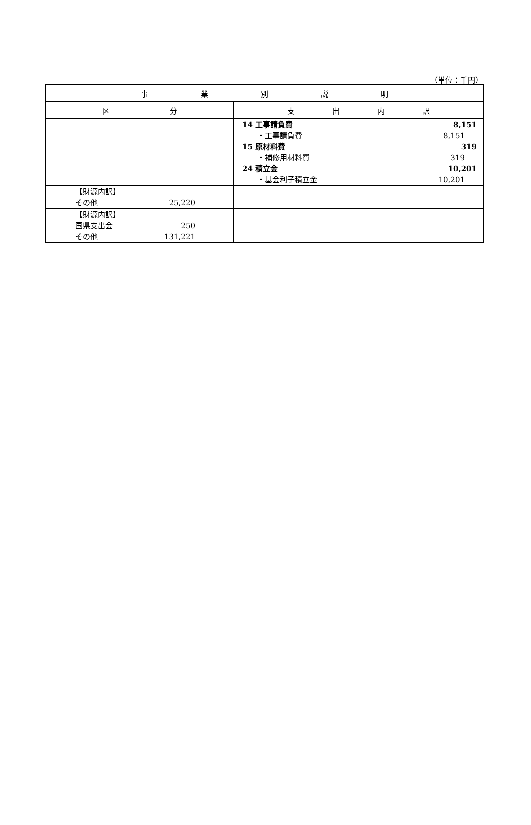（単位：千円）
| 事 業 別 説 明 | |
| --- | --- |
| 区 分 | 支 出 内 訳 |
| | 14 工事請負費 8,151 ・工事請負費 8,151 15 原材料費 319 ・補修用材料費 319 24 積立金 10,201 ・基金利子積立金 10,201 |
| 【財源内訳】 その他 25,220 | |
| 【財源内訳】 国県支出金 250 その他 131,221 | |